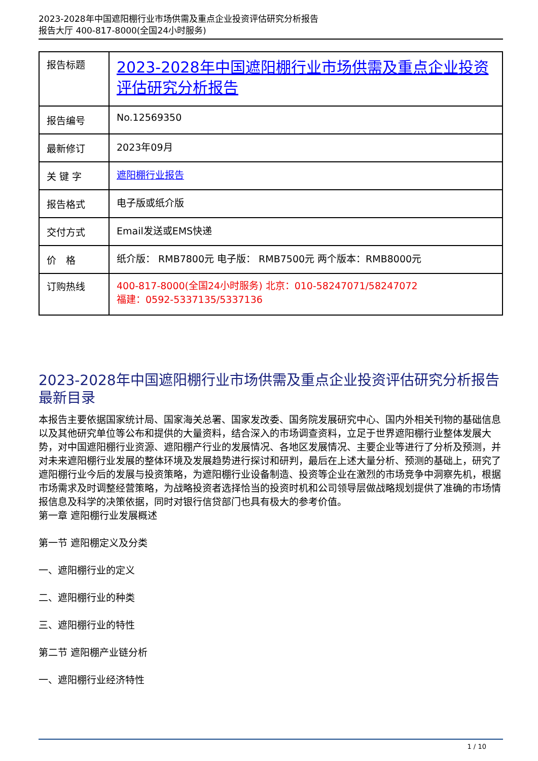2023-2028年中国遮阳棚行业市场供需及重点企业投资评估研究分析报告
报告大厅 400-817-8000(全国24小时服务)
| 报告标题 | 2023-2028年中国遮阳棚行业市场供需及重点企业投资评估研究分析报告 |
| 报告编号 | No.12569350 |
| 最新修订 | 2023年09月 |
| 关 键 字 | 遮阳棚行业报告 |
| 报告格式 | 电子版或纸介版 |
| 交付方式 | Email发送或EMS快递 |
| 价 格 | 纸介版： RMB7800元 电子版： RMB7500元 两个版本：RMB8000元 |
| 订购热线 | 400-817-8000(全国24小时服务) 北京：010-58247071/58247072 福建：0592-5337135/5337136 |
2023-2028年中国遮阳棚行业市场供需及重点企业投资评估研究分析报告最新目录
本报告主要依据国家统计局、国家海关总署、国家发改委、国务院发展研究中心、国内外相关刊物的基础信息以及其他研究单位等公布和提供的大量资料，结合深入的市场调查资料，立足于世界遮阳棚行业整体发展大势，对中国遮阳棚行业资源、遮阳棚产行业的发展情况、各地区发展情况、主要企业等进行了分析及预测，并对未来遮阳棚行业发展的整体环境及发展趋势进行探讨和研判，最后在上述大量分析、预测的基础上，研究了遮阳棚行业今后的发展与投资策略，为遮阳棚行业设备制造、投资等企业在激烈的市场竞争中洞察先机，根据市场需求及时调整经营策略，为战略投资者选择恰当的投资时机和公司领导层做战略规划提供了准确的市场情报信息及科学的决策依据，同时对银行信贷部门也具有极大的参考价值。
第一章 遮阳棚行业发展概述
第一节 遮阳棚定义及分类
一、遮阳棚行业的定义
二、遮阳棚行业的种类
三、遮阳棚行业的特性
第二节 遮阳棚产业链分析
一、遮阳棚行业经济特性
1 / 10